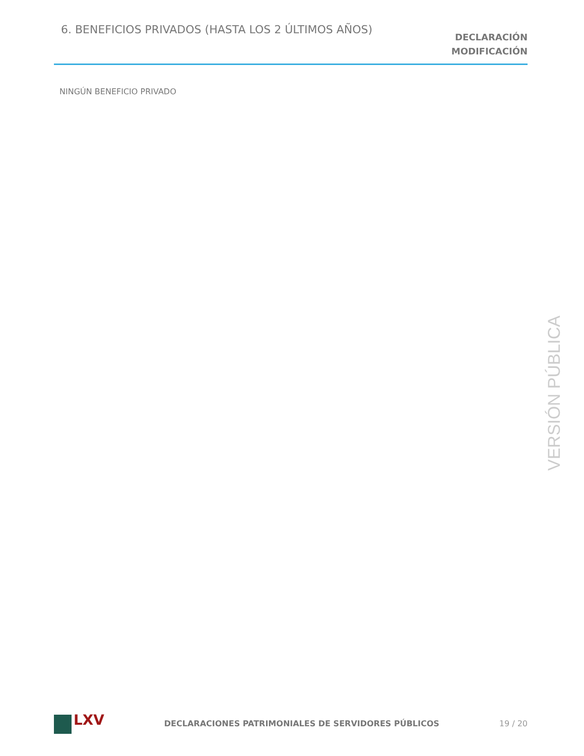6. BENEFICIOS PRIVADOS (HASTA LOS 2 ÚLTIMOS AÑOS)
DECLARACIÓN
MODIFICACIÓN
NINGÚN BENEFICIO PRIVADO
VERSIÓN PÚBLICA
LXV
DECLARACIONES PATRIMONIALES DE SERVIDORES PÚBLICOS
19 / 20